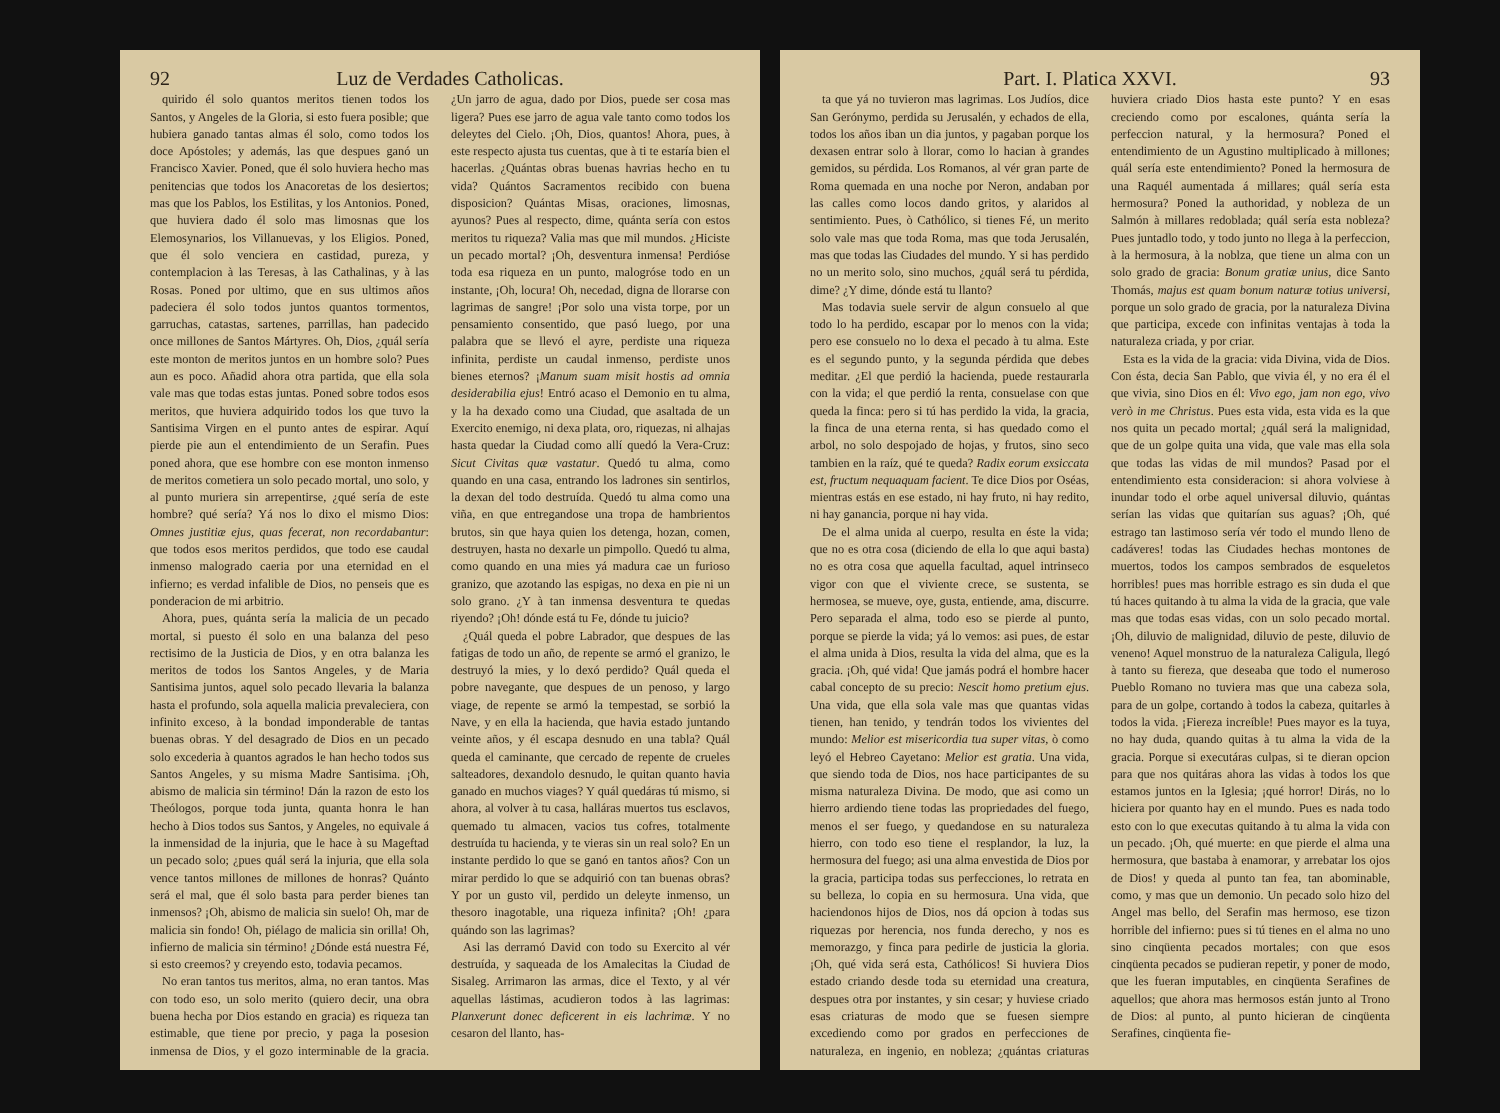92 Luz de Verdades Catholicas.
quirido él solo quantos meritos tienen todos los Santos, y Angeles de la Gloria, si esto fuera posible; que hubiera ganado tantas almas él solo, como todos los doce Apóstoles; y además, las que despues ganó un Francisco Xavier. Poned, que él solo huviera hecho mas penitencias que todos los Anacoretas de los desiertos; mas que los Pablos, los Estilitas, y los Antonios. Poned, que huviera dado él solo mas limosnas que los Elemosynarios, los Villanuevas, y los Eligios. Poned, que él solo venciera en castidad, pureza, y contemplacion à las Teresas, à las Cathalinas, y à las Rosas. Poned por ultimo, que en sus ultimos años padeciera él solo todos juntos quantos tormentos, garruchas, catastas, sartenes, parrillas, han padecido once millones de Santos Mártyres. Oh, Dios, ¿quál sería este monton de meritos juntos en un hombre solo? Pues aun es poco. Añadid ahora otra partida, que ella sola vale mas que todas estas juntas. Poned sobre todos esos meritos, que huviera adquirido todos los que tuvo la Santisima Virgen en el punto antes de espirar. Aquí pierde pie aun el entendimiento de un Serafin. Pues poned ahora, que ese hombre con ese monton inmenso de meritos cometiera un solo pecado mortal, uno solo, y al punto muriera sin arrepentirse, ¿qué sería de este hombre? qué sería? Yá nos lo dixo el mismo Dios: Omnes justitiæ ejus, quas fecerat, non recordabantur: que todos esos meritos perdidos, que todo ese caudal inmenso malogrado caeria por una eternidad en el infierno; es verdad infalible de Dios, no penseis que es ponderacion de mi arbitrio.
Ahora, pues, quánta sería la malicia de un pecado mortal, si puesto él solo en una balanza del peso rectisimo de la Justicia de Dios, y en otra balanza les meritos de todos los Santos Angeles, y de Maria Santisima juntos, aquel solo pecado llevaria la balanza hasta el profundo, sola aquella malicia prevaleciera, con infinito exceso, à la bondad imponderable de tantas buenas obras. Y del desagrado de Dios en un pecado solo excederia à quantos agrados le han hecho todos sus Santos Angeles, y su misma Madre Santisima. ¡Oh, abismo de malicia sin término! Dán la razon de esto los Theólogos, porque toda junta, quanta honra le han hecho à Dios todos sus Santos, y Angeles, no equivale á la inmensidad de la injuria, que le hace à su Mageftad un pecado solo; ¿pues quál será la injuria, que ella sola vence tantos millones de millones de honras? Quánto será el mal, que él solo basta para perder bienes tan inmensos? ¡Oh, abismo de malicia sin suelo! Oh, mar de malicia sin fondo! Oh, piélago de malicia sin orilla! Oh, infierno de malicia sin término! ¿Dónde está nuestra Fé, si esto creemos? y creyendo esto, todavia pecamos.
No eran tantos tus meritos, alma, no eran tantos. Mas con todo eso, un solo merito (quiero decir, una obra buena hecha por Dios estando en gracia) es riqueza tan estimable, que tiene por precio, y paga la posesion inmensa de Dios, y el gozo interminable de la gracia. ¿Un jarro de agua, dado por Dios, puede ser cosa mas ligera? Pues ese jarro de agua vale tanto como todos los deleytes del Cielo. ¡Oh, Dios, quantos! Ahora, pues, à este respecto ajusta tus cuentas, que à ti te estaría bien el hacerlas. ¿Quántas obras buenas havrias hecho en tu vida? Quántos Sacramentos recibido con buena disposicion? Quántas Misas, oraciones, limosnas, ayunos? Pues al respecto, dime, quánta sería con estos meritos tu riqueza? Valia mas que mil mundos. ¿Hiciste un pecado mortal? ¡Oh, desventura inmensa! Perdióse toda esa riqueza en un punto, malogróse todo en un instante, ¡Oh, locura! Oh, necedad, digna de llorarse con lagrimas de sangre! ¡Por solo una vista torpe, por un pensamiento consentido, que pasó luego, por una palabra que se llevó el ayre, perdiste una riqueza infinita, perdiste un caudal inmenso, perdiste unos bienes eternos? ¡Manum suam misit hostis ad omnia desiderabilia ejus! Entró acaso el Demonio en tu alma, y la ha dexado como una Ciudad, que asaltada de un Exercito enemigo, ni dexa plata, oro, riquezas, ni alhajas hasta quedar la Ciudad como allí quedó la Vera-Cruz: Sicut Civitas quæ vastatur. Quedó tu alma, como quando en una casa, entrando los ladrones sin sentirlos, la dexan del todo destruída. Quedó tu alma como una viña, en que entregandose una tropa de hambrientos brutos, sin que haya quien los detenga, hozan, comen, destruyen, hasta no dexarle un pimpollo. Quedó tu alma, como quando en una mies yá madura cae un furioso granizo, que azotando las espigas, no dexa en pie ni un solo grano. ¿Y à tan inmensa desventura te quedas riyendo? ¡Oh! dónde está tu Fe, dónde tu juicio?
¿Quál queda el pobre Labrador, que despues de las fatigas de todo un año, de repente se armó el granizo, le destruyó la mies, y lo dexó perdido? Quál queda el pobre navegante, que despues de un penoso, y largo viage, de repente se armó la tempestad, se sorbió la Nave, y en ella la hacienda, que havia estado juntando veinte años, y él escapa desnudo en una tabla? Quál queda el caminante, que cercado de repente de crueles salteadores, dexandolo desnudo, le quitan quanto havia ganado en muchos viages? Y quál quedáras tú mismo, si ahora, al volver à tu casa, halláras muertos tus esclavos, quemado tu almacen, vacios tus cofres, totalmente destruída tu hacienda, y te vieras sin un real solo? En un instante perdido lo que se ganó en tantos años? Con un mirar perdido lo que se adquirió con tan buenas obras? Y por un gusto vil, perdido un deleyte inmenso, un thesoro inagotable, una riqueza infinita? ¡Oh! ¿para quándo son las lagrimas?
Asi las derramó David con todo su Exercito al vér destruída, y saqueada de los Amalecitas la Ciudad de Sisaleg. Arrimaron las armas, dice el Texto, y al vér aquellas lástimas, acudieron todos à las lagrimas: Planxerunt donec deficerent in eis lachrimæ. Y no cesaron del llanto, has-
Part. I. Platica XXVI. 93
ta que yá no tuvieron mas lagrimas. Los Judíos, dice San Gerónymo, perdida su Jerusalén, y echados de ella, todos los años iban un dia juntos, y pagaban porque los dexasen entrar solo à llorar, como lo hacian à grandes gemidos, su pérdida. Los Romanos, al vér gran parte de Roma quemada en una noche por Neron, andaban por las calles como locos dando gritos, y alaridos al sentimiento. Pues, ò Cathólico, si tienes Fé, un merito solo vale mas que toda Roma, mas que toda Jerusalén, mas que todas las Ciudades del mundo. Y si has perdido no un merito solo, sino muchos, ¿quál será tu pérdida, dime? ¿Y dime, dónde está tu llanto?
Mas todavia suele servir de algun consuelo al que todo lo ha perdido, escapar por lo menos con la vida; pero ese consuelo no lo dexa el pecado à tu alma. Este es el segundo punto, y la segunda pérdida que debes meditar. ¿El que perdió la hacienda, puede restaurarla con la vida; el que perdió la renta, consuelase con que queda la finca: pero si tú has perdido la vida, la gracia, la finca de una eterna renta, si has quedado como el arbol, no solo despojado de hojas, y frutos, sino seco tambien en la raíz, qué te queda? Radix eorum exsiccata est, fructum nequaquam facient. Te dice Dios por Oséas, mientras estás en ese estado, ni hay fruto, ni hay redito, ni hay ganancia, porque ni hay vida.
De el alma unida al cuerpo, resulta en éste la vida; que no es otra cosa (diciendo de ella lo que aqui basta) no es otra cosa que aquella facultad, aquel intrinseco vigor con que el viviente crece, se sustenta, se hermosea, se mueve, oye, gusta, entiende, ama, discurre. Pero separada el alma, todo eso se pierde al punto, porque se pierde la vida; yá lo vemos: asi pues, de estar el alma unida à Dios, resulta la vida del alma, que es la gracia. ¡Oh, qué vida! Que jamás podrá el hombre hacer cabal concepto de su precio: Nescit homo pretium ejus. Una vida, que ella sola vale mas que quantas vidas tienen, han tenido, y tendrán todos los vivientes del mundo: Melior est misericordia tua super vitas, ò como leyó el Hebreo Cayetano: Melior est gratia. Una vida, que siendo toda de Dios, nos hace participantes de su misma naturaleza Divina. De modo, que asi como un hierro ardiendo tiene todas las propriedades del fuego, menos el ser fuego, y quedandose en su naturaleza hierro, con todo eso tiene el resplandor, la luz, la hermosura del fuego; asi una alma envestida de Dios por la gracia, participa todas sus perfecciones, lo retrata en su belleza, lo copia en su hermosura. Una vida, que haciendonos hijos de Dios, nos dá opcion à todas sus riquezas por herencia, nos funda derecho, y nos es memorazgo, y finca para pedirle de justicia la gloria. ¡Oh, qué vida será esta, Cathólicos! Si huviera Dios estado criando desde toda su eternidad una creatura, despues otra por instantes, y sin cesar; y huviese criado esas criaturas de modo que se fuesen siempre excediendo como por grados en perfecciones de naturaleza, en ingenio, en nobleza; ¿quántas criaturas huviera criado Dios hasta este punto? Y en esas creciendo como por escalones, quánta sería la perfeccion natural, y la hermosura? Poned el entendimiento de un Agustino multiplicado à millones; quál sería este entendimiento? Poned la hermosura de una Raquél aumentada á millares; quál sería esta hermosura? Poned la authoridad, y nobleza de un Salmón à millares redoblada; quál sería esta nobleza? Pues juntadlo todo, y todo junto no llega à la perfeccion, à la hermosura, à la noblza, que tiene un alma con un solo grado de gracia: Bonum gratiæ unius, dice Santo Thomás, majus est quam bonum naturæ totius universi, porque un solo grado de gracia, por la naturaleza Divina que participa, excede con infinitas ventajas à toda la naturaleza criada, y por criar.
Esta es la vida de la gracia: vida Divina, vida de Dios. Con ésta, decia San Pablo, que vivia él, y no era él el que vivia, sino Dios en él: Vivo ego, jam non ego, vivo verò in me Christus. Pues esta vida, esta vida es la que nos quita un pecado mortal; ¿quál será la malignidad, que de un golpe quita una vida, que vale mas ella sola que todas las vidas de mil mundos? Pasad por el entendimiento esta consideracion: si ahora volviese à inundar todo el orbe aquel universal diluvio, quántas serían las vidas que quitarían sus aguas? ¡Oh, qué estrago tan lastimoso sería vér todo el mundo lleno de cadáveres! todas las Ciudades hechas montones de muertos, todos los campos sembrados de esqueletos horribles! pues mas horrible estrago es sin duda el que tú haces quitando à tu alma la vida de la gracia, que vale mas que todas esas vidas, con un solo pecado mortal. ¡Oh, diluvio de malignidad, diluvio de peste, diluvio de veneno! Aquel monstruo de la naturaleza Caligula, llegó à tanto su fiereza, que deseaba que todo el numeroso Pueblo Romano no tuviera mas que una cabeza sola, para de un golpe, cortando à todos la cabeza, quitarles à todos la vida. ¡Fiereza increíble! Pues mayor es la tuya, no hay duda, quando quitas à tu alma la vida de la gracia. Porque si executáras culpas, si te dieran opcion para que nos quitáras ahora las vidas à todos los que estamos juntos en la Iglesia; ¡qué horror! Dirás, no lo hiciera por quanto hay en el mundo. Pues es nada todo esto con lo que executas quitando à tu alma la vida con un pecado. ¡Oh, qué muerte: en que pierde el alma una hermosura, que bastaba à enamorar, y arrebatar los ojos de Dios! y queda al punto tan fea, tan abominable, como, y mas que un demonio. Un pecado solo hizo del Angel mas bello, del Serafin mas hermoso, ese tizon horrible del infierno: pues si tú tienes en el alma no uno sino cinqüenta pecados mortales; con que esos cinqüenta pecados se pudieran repetir, y poner de modo, que les fueran imputables, en cinqüenta Serafines de aquellos; que ahora mas hermosos están junto al Trono de Dios: al punto, al punto hicieran de cinqüenta Serafines, cinqüenta fie-